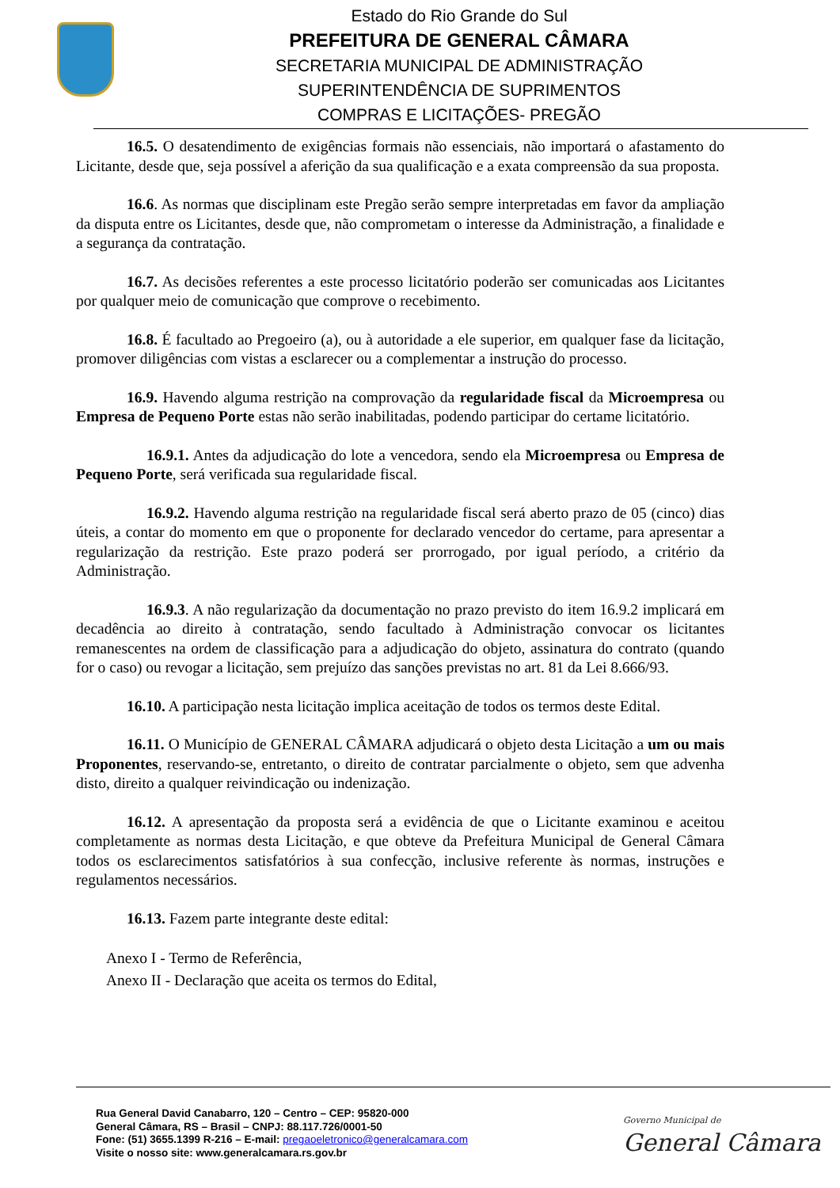Estado do Rio Grande do Sul
PREFEITURA DE GENERAL CÂMARA
SECRETARIA MUNICIPAL DE ADMINISTRAÇÃO
SUPERINTENDÊNCIA DE SUPRIMENTOS
COMPRAS E LICITAÇÕES- PREGÃO
16.5. O desatendimento de exigências formais não essenciais, não importará o afastamento do Licitante, desde que, seja possível a aferição da sua qualificação e a exata compreensão da sua proposta.
16.6. As normas que disciplinam este Pregão serão sempre interpretadas em favor da ampliação da disputa entre os Licitantes, desde que, não comprometam o interesse da Administração, a finalidade e a segurança da contratação.
16.7. As decisões referentes a este processo licitatório poderão ser comunicadas aos Licitantes por qualquer meio de comunicação que comprove o recebimento.
16.8. É facultado ao Pregoeiro (a), ou à autoridade a ele superior, em qualquer fase da licitação, promover diligências com vistas a esclarecer ou a complementar a instrução do processo.
16.9. Havendo alguma restrição na comprovação da regularidade fiscal da Microempresa ou Empresa de Pequeno Porte estas não serão inabilitadas, podendo participar do certame licitatório.
16.9.1. Antes da adjudicação do lote a vencedora, sendo ela Microempresa ou Empresa de Pequeno Porte, será verificada sua regularidade fiscal.
16.9.2. Havendo alguma restrição na regularidade fiscal será aberto prazo de 05 (cinco) dias úteis, a contar do momento em que o proponente for declarado vencedor do certame, para apresentar a regularização da restrição. Este prazo poderá ser prorrogado, por igual período, a critério da Administração.
16.9.3. A não regularização da documentação no prazo previsto do item 16.9.2 implicará em decadência ao direito à contratação, sendo facultado à Administração convocar os licitantes remanescentes na ordem de classificação para a adjudicação do objeto, assinatura do contrato (quando for o caso) ou revogar a licitação, sem prejuízo das sanções previstas no art. 81 da Lei 8.666/93.
16.10. A participação nesta licitação implica aceitação de todos os termos deste Edital.
16.11. O Município de GENERAL CÂMARA adjudicará o objeto desta Licitação a um ou mais Proponentes, reservando-se, entretanto, o direito de contratar parcialmente o objeto, sem que advenha disto, direito a qualquer reivindicação ou indenização.
16.12. A apresentação da proposta será a evidência de que o Licitante examinou e aceitou completamente as normas desta Licitação, e que obteve da Prefeitura Municipal de General Câmara todos os esclarecimentos satisfatórios à sua confecção, inclusive referente às normas, instruções e regulamentos necessários.
16.13. Fazem parte integrante deste edital:
Anexo I - Termo de Referência,
Anexo II - Declaração que aceita os termos do Edital,
Rua General David Canabarro, 120 – Centro – CEP: 95820-000
General Câmara, RS – Brasil – CNPJ: 88.117.726/0001-50
Fone: (51) 3655.1399 R-216 – E-mail: pregaoeletronico@generalcamara.com
Visite o nosso site: www.generalcamara.rs.gov.br
Governo Municipal de
General Câmara